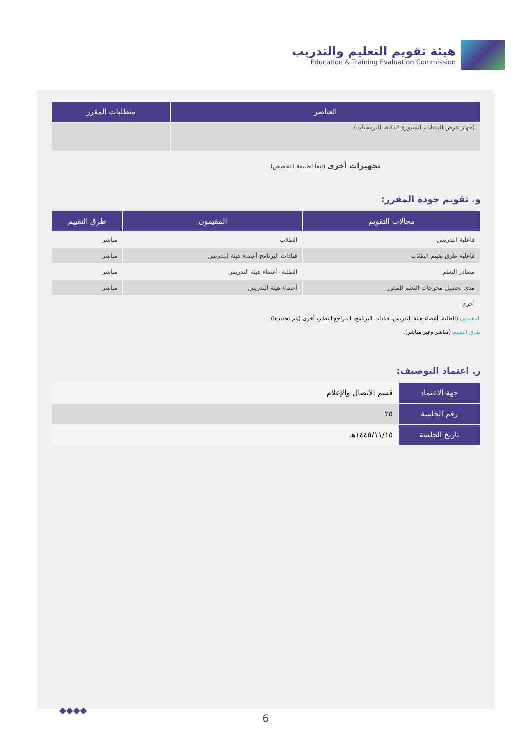هيئة تقويم التعليم والتدريب
Education & Training Evaluation Commission
| العناصر | متطلبات المقرر |
| --- | --- |
| (جهاز عرض البيانات، السبورة الذكية، البرمجيات) | |
| تجهيزات أخرى (تبعاً لطبيعة التخصص) | |
و. تقويم جودة المقرر:
| مجالات التقويم | المقيمون | طرق التقييم |
| --- | --- | --- |
| فاعلية التدريس | الطلاب | مباشر |
| فاعلية طرق تقييم الطلاب | قيادات البرنامج-أعضاء هيئة التدريس | مباشر |
| مصادر التعلم | الطلبة -أعضاء هيئة التدريس | مباشر |
| مدى تحصيل مخرجات التعلم للمقرر | أعضاء هيئة التدريس | مباشر |
| أخرى | | |
المقيمون (الطلبة، أعضاء هيئة التدريس، قيادات البرنامج، المراجع النظير، أخرى (يتم تحديدها).
طرق التقييم (مباشر وغير مباشر).
ز. اعتماد التوصيف:
| جهة الاعتماد | قسم الاتصال والإعلام |
| رقم الجلسة | ٢٥ |
| تاريخ الجلسة | ١٤٤٥/١١/١٥هـ |
◆◆◆◆
6